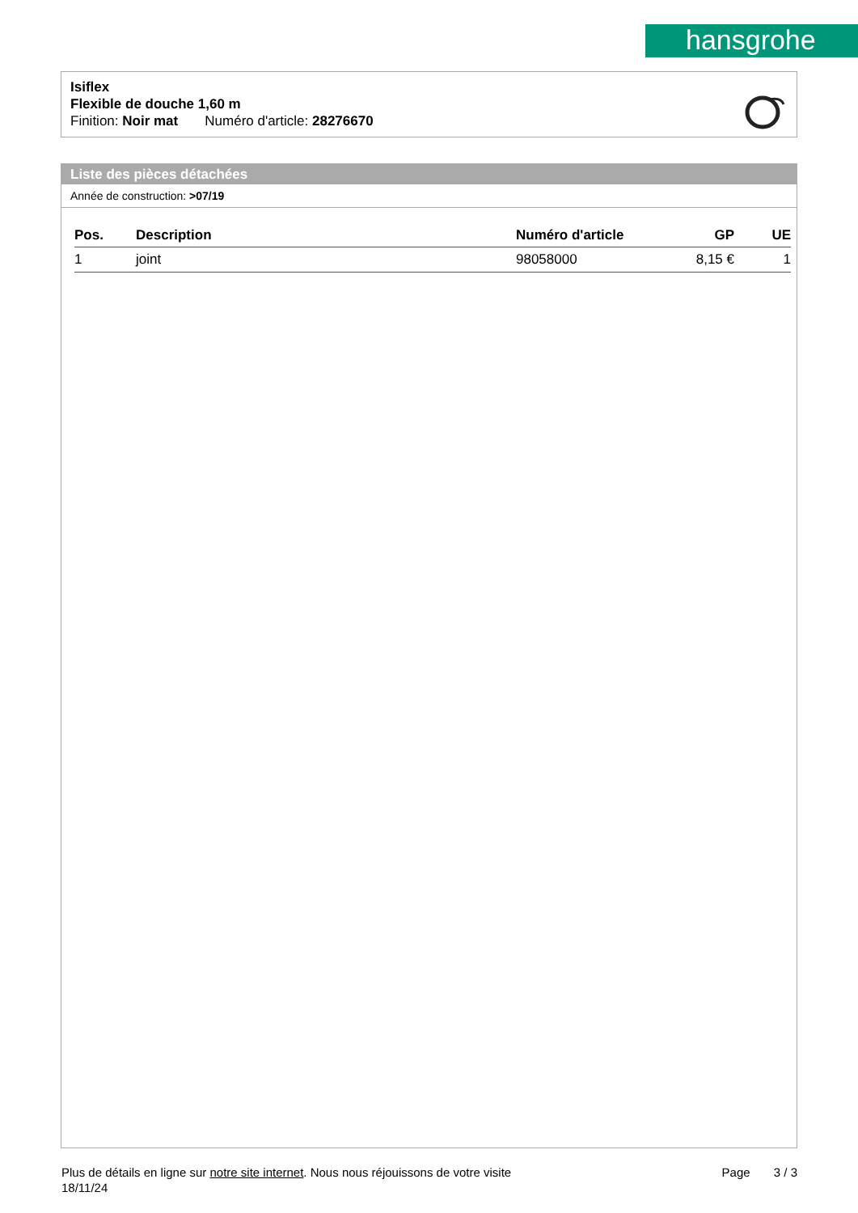hansgrohe
Isiflex
Flexible de douche 1,60 m
Finition: Noir mat Numéro d'article: 28276670
Liste des pièces détachées
Année de construction: >07/19
| Pos. | Description | Numéro d'article | GP | UE |
| --- | --- | --- | --- | --- |
| 1 | joint | 98058000 | 8,15 € | 1 |
Plus de détails en ligne sur notre site internet. Nous nous réjouissons de votre visite Page 3 / 3
18/11/24